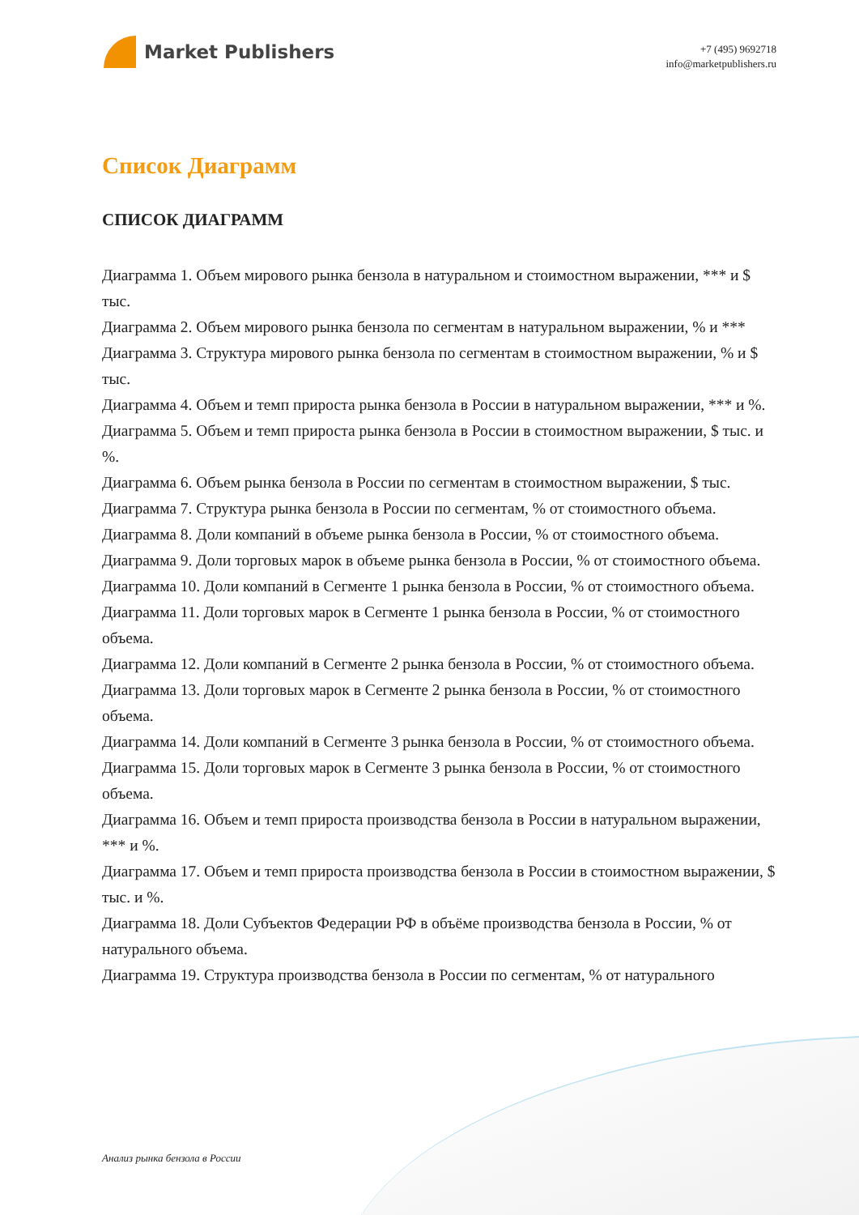Market Publishers
+7 (495) 9692718
info@marketpublishers.ru
Список Диаграмм
СПИСОК ДИАГРАММ
Диаграмма 1. Объем мирового рынка бензола в натуральном и стоимостном выражении, *** и $ тыс.
Диаграмма 2. Объем мирового рынка бензола по сегментам в натуральном выражении, % и ***
Диаграмма 3. Структура мирового рынка бензола по сегментам в стоимостном выражении, % и $ тыс.
Диаграмма 4. Объем и темп прироста рынка бензола в России в натуральном выражении, *** и %.
Диаграмма 5. Объем и темп прироста рынка бензола в России в стоимостном выражении, $ тыс. и %.
Диаграмма 6. Объем рынка бензола в России по сегментам в стоимостном выражении, $ тыс.
Диаграмма 7. Структура рынка бензола в России по сегментам, % от стоимостного объема.
Диаграмма 8. Доли компаний в объеме рынка бензола в России, % от стоимостного объема.
Диаграмма 9. Доли торговых марок в объеме рынка бензола в России, % от стоимостного объема.
Диаграмма 10. Доли компаний в Сегменте 1 рынка бензола в России, % от стоимостного объема.
Диаграмма 11. Доли торговых марок в Сегменте 1 рынка бензола в России, % от стоимостного объема.
Диаграмма 12. Доли компаний в Сегменте 2 рынка бензола в России, % от стоимостного объема.
Диаграмма 13. Доли торговых марок в Сегменте 2 рынка бензола в России, % от стоимостного объема.
Диаграмма 14. Доли компаний в Сегменте 3 рынка бензола в России, % от стоимостного объема.
Диаграмма 15. Доли торговых марок в Сегменте 3 рынка бензола в России, % от стоимостного объема.
Диаграмма 16. Объем и темп прироста производства бензола в России в натуральном выражении, *** и %.
Диаграмма 17. Объем и темп прироста производства бензола в России в стоимостном выражении, $ тыс. и %.
Диаграмма 18. Доли Субъектов Федерации РФ в объёме производства бензола в России, % от натурального объема.
Диаграмма 19. Структура производства бензола в России по сегментам, % от натурального
Анализ рынка бензола в России